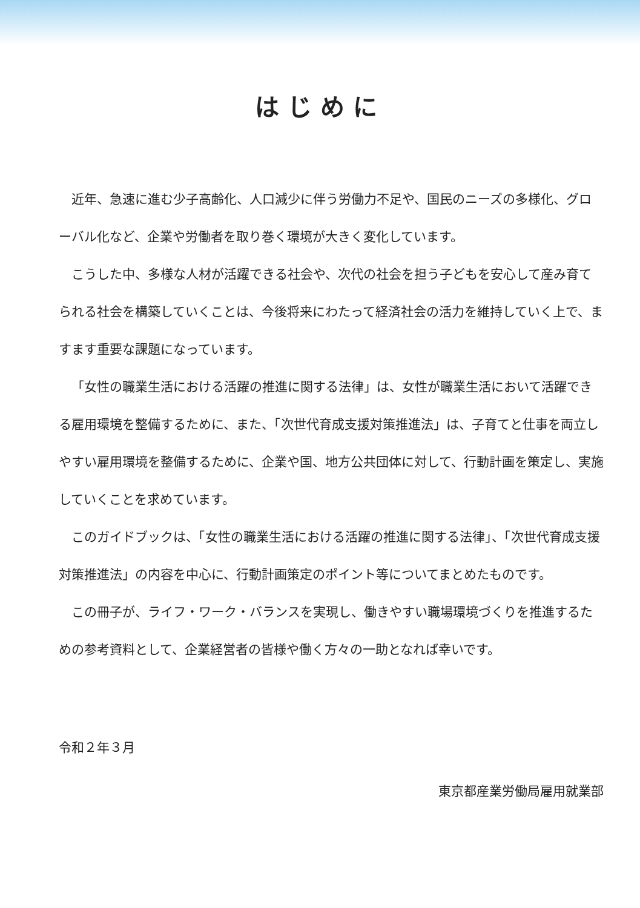はじめに
近年、急速に進む少子高齢化、人口減少に伴う労働力不足や、国民のニーズの多様化、グローバル化など、企業や労働者を取り巻く環境が大きく変化しています。
こうした中、多様な人材が活躍できる社会や、次代の社会を担う子どもを安心して産み育てられる社会を構築していくことは、今後将来にわたって経済社会の活力を維持していく上で、ますます重要な課題になっています。
「女性の職業生活における活躍の推進に関する法律」は、女性が職業生活において活躍できる雇用環境を整備するために、また、「次世代育成支援対策推進法」は、子育てと仕事を両立しやすい雇用環境を整備するために、企業や国、地方公共団体に対して、行動計画を策定し、実施していくことを求めています。
このガイドブックは、「女性の職業生活における活躍の推進に関する法律」、「次世代育成支援対策推進法」の内容を中心に、行動計画策定のポイント等についてまとめたものです。
この冊子が、ライフ・ワーク・バランスを実現し、働きやすい職場環境づくりを推進するための参考資料として、企業経営者の皆様や働く方々の一助となれば幸いです。
令和２年３月
東京都産業労働局雇用就業部